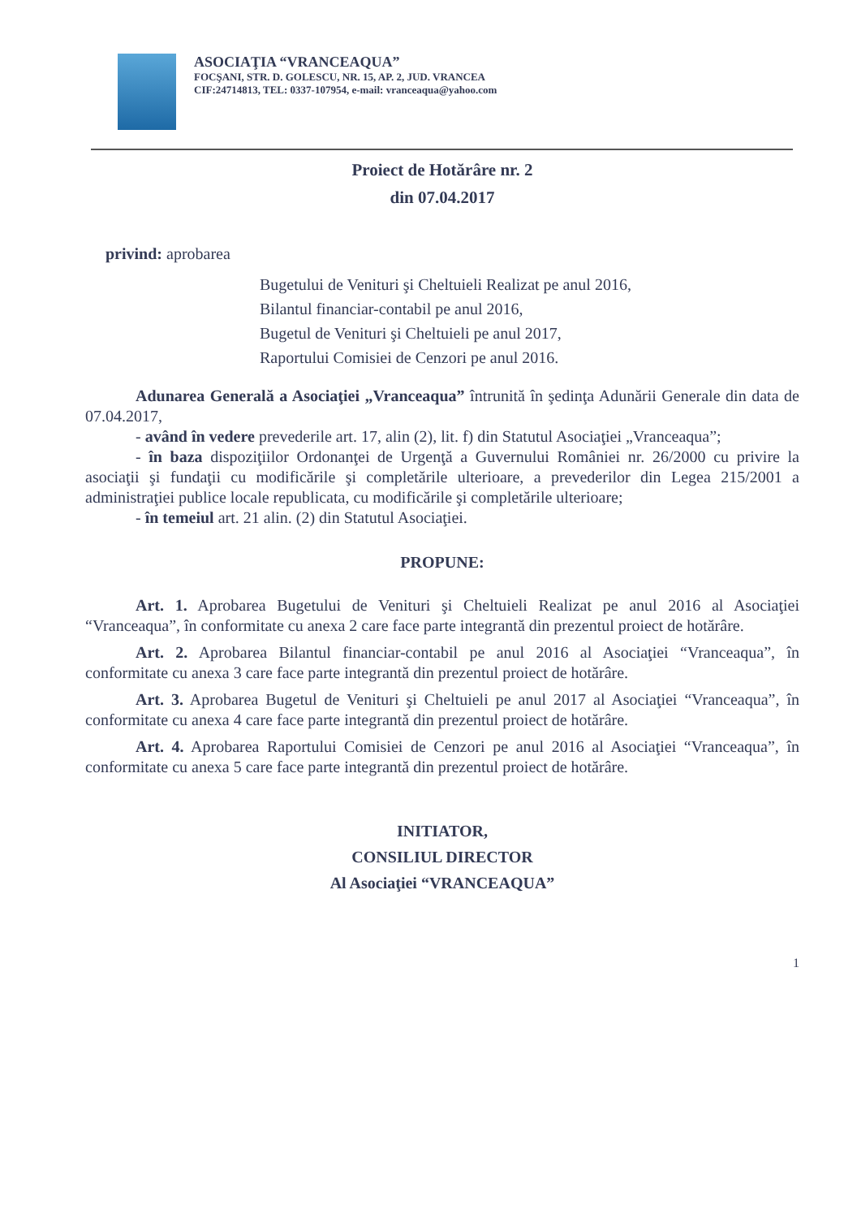ASOCIAŢIA “VRANCEAQUA”
FOCŞANI, STR. D. GOLESCU, NR. 15, AP. 2, JUD. VRANCEA
CIF:24714813, TEL: 0337-107954, e-mail: vranceaqua@yahoo.com
Proiect de Hotărâre nr. 2
din 07.04.2017
privind: aprobarea
Bugetului de Venituri şi Cheltuieli Realizat pe anul 2016,
Bilantul financiar-contabil pe anul 2016,
Bugetul de Venituri şi Cheltuieli pe anul 2017,
Raportului Comisiei de Cenzori pe anul 2016.
Adunarea Generală a Asociaţiei „Vranceaqua” întrunită în şedinţa Adunării Generale din data de 07.04.2017,
- având în vedere prevederile art. 17, alin (2), lit. f) din Statutul Asociaţiei „Vranceaqua”;
- în baza dispoziţiilor Ordonanţei de Urgenţă a Guvernului României nr. 26/2000 cu privire la asociaţii şi fundaţii cu modificările şi completările ulterioare, a prevederilor din Legea 215/2001 a administraţiei publice locale republicata, cu modificările şi completările ulterioare;
- în temeiul art. 21 alin. (2) din Statutul Asociaţiei.
PROPUNE:
Art. 1. Aprobarea Bugetului de Venituri şi Cheltuieli Realizat pe anul 2016 al Asociaţiei “Vranceaqua”, în conformitate cu anexa 2 care face parte integrantă din prezentul proiect de hotărâre.
Art. 2. Aprobarea Bilantul financiar-contabil pe anul 2016 al Asociaţiei “Vranceaqua”, în conformitate cu anexa 3 care face parte integrantă din prezentul proiect de hotărâre.
Art. 3. Aprobarea Bugetul de Venituri şi Cheltuieli pe anul 2017 al Asociaţiei “Vranceaqua”, în conformitate cu anexa 4 care face parte integrantă din prezentul proiect de hotărâre.
Art. 4. Aprobarea Raportului Comisiei de Cenzori pe anul 2016 al Asociaţiei “Vranceaqua”, în conformitate cu anexa 5 care face parte integrantă din prezentul proiect de hotărâre.
INITIATOR,
CONSILIUL DIRECTOR
Al Asociaţiei “VRANCEAQUA”
1